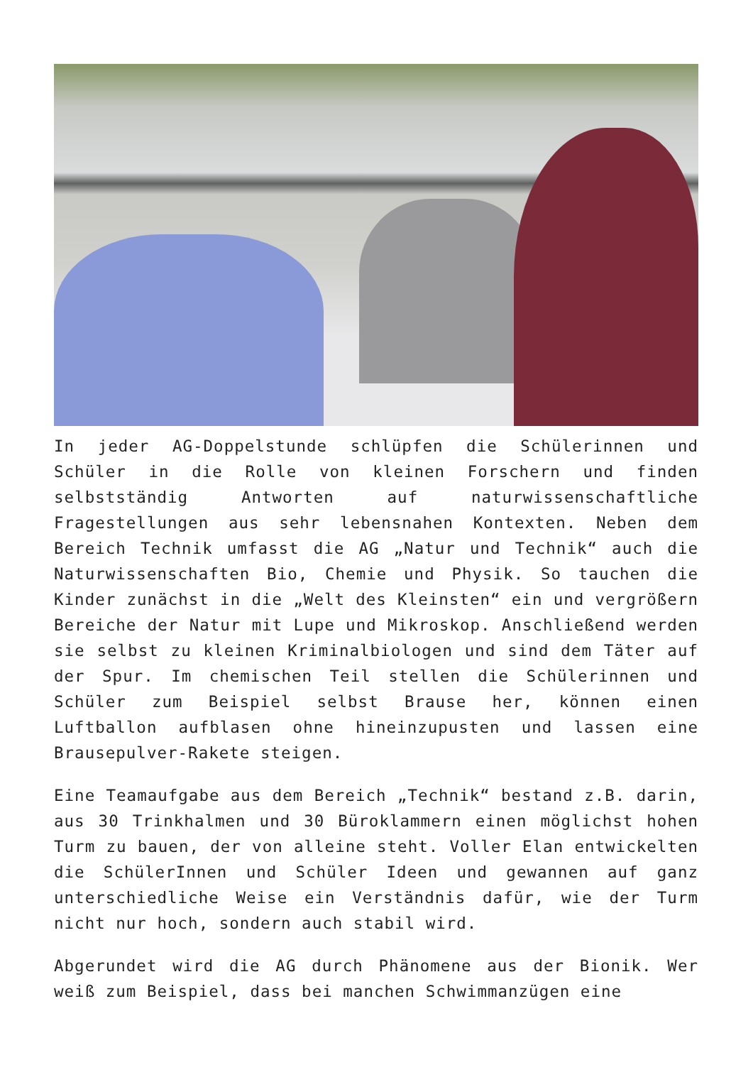In jeder AG-Doppelstunde schlüpfen die Schülerinnen und Schüler in die Rolle von kleinen Forschern und finden selbstständig Antworten auf naturwissenschaftliche Fragestellungen aus sehr lebensnahen Kontexten. Neben dem Bereich Technik umfasst die AG „Natur und Technik“ auch die Naturwissenschaften Bio, Chemie und Physik. So tauchen die Kinder zunächst in die „Welt des Kleinsten“ ein und vergrößern Bereiche der Natur mit Lupe und Mikroskop. Anschließend werden sie selbst zu kleinen Kriminalbiologen und sind dem Täter auf der Spur. Im chemischen Teil stellen die Schülerinnen und Schüler zum Beispiel selbst Brause her, können einen Luftballon aufblasen ohne hineinzupusten und lassen eine Brausepulver-Rakete steigen.
Eine Teamaufgabe aus dem Bereich „Technik“ bestand z.B. darin, aus 30 Trinkhalmen und 30 Büroklammern einen möglichst hohen Turm zu bauen, der von alleine steht. Voller Elan entwickelten die SchülerInnen und Schüler Ideen und gewannen auf ganz unterschiedliche Weise ein Verständnis dafür, wie der Turm nicht nur hoch, sondern auch stabil wird.
Abgerundet wird die AG durch Phänomene aus der Bionik. Wer weiß zum Beispiel, dass bei manchen Schwimmanzügen eine